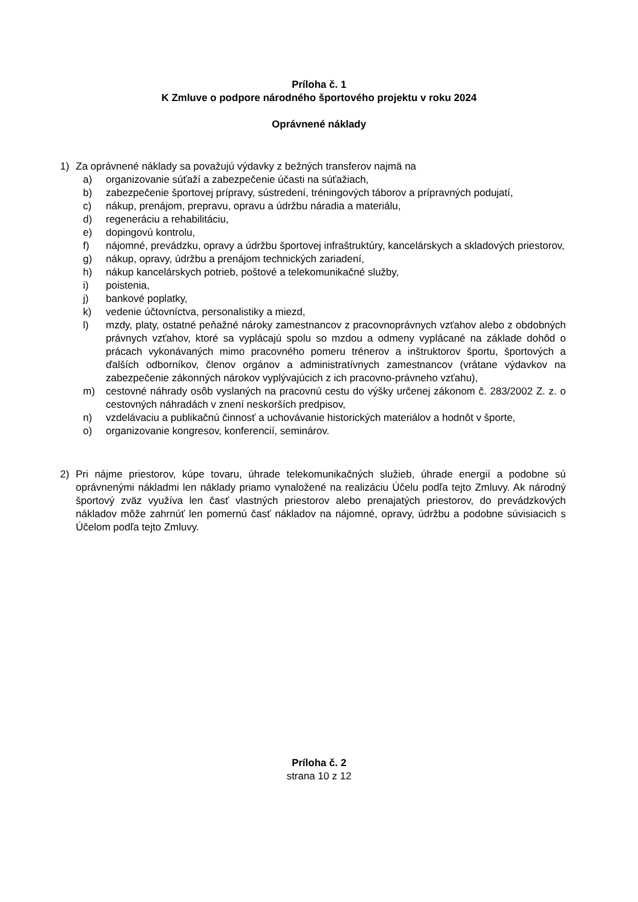Príloha č. 1
K Zmluve o podpore národného športového projektu v roku 2024
Oprávnené náklady
1) Za oprávnené náklady sa považujú výdavky z bežných transferov najmä na
a) organizovanie súťaží a zabezpečenie účasti na súťažiach,
b) zabezpečenie športovej prípravy, sústredení, tréningových táborov a prípravných podujatí,
c) nákup, prenájom, prepravu, opravu a údržbu náradia a materiálu,
d) regeneráciu a rehabilitáciu,
e) dopingovú kontrolu,
f) nájomné, prevádzku, opravy a údržbu športovej infraštruktúry, kancelárskych a skladových priestorov,
g) nákup, opravy, údržbu a prenájom technických zariadení,
h) nákup kancelárskych potrieb, poštové a telekomunikačné služby,
i) poistenia,
j) bankové poplatky,
k) vedenie účtovníctva, personalistiky a miezd,
l) mzdy, platy, ostatné peňažné nároky zamestnancov z pracovnoprávnych vzťahov alebo z obdobných právnych vzťahov, ktoré sa vyplácajú spolu so mzdou a odmeny vyplácané na základe dohôd o prácach vykonávaných mimo pracovného pomeru trénerov a inštruktorov športu, športových a ďalších odborníkov, členov orgánov a administratívnych zamestnancov (vrátane výdavkov na zabezpečenie zákonných nárokov vyplývajúcich z ich pracovno-právneho vzťahu),
m) cestovné náhrady osôb vyslaných na pracovnú cestu do výšky určenej zákonom č. 283/2002 Z. z. o cestovných náhradách v znení neskorších predpisov,
n) vzdelávaciu a publikačnú činnosť a uchovávanie historických materiálov a hodnôt v športe,
o) organizovanie kongresov, konferencií, seminárov.
2) Pri nájme priestorov, kúpe tovaru, úhrade telekomunikačných služieb, úhrade energií a podobne sú oprávnenými nákladmi len náklady priamo vynaložené na realizáciu Účelu podľa tejto Zmluvy. Ak národný športový zväz využíva len časť vlastných priestorov alebo prenajatých priestorov, do prevádzkových nákladov môže zahrnúť len pomernú časť nákladov na nájomné, opravy, údržbu a podobne súvisiacich s Účelom podľa tejto Zmluvy.
Príloha č. 2
strana 10 z 12